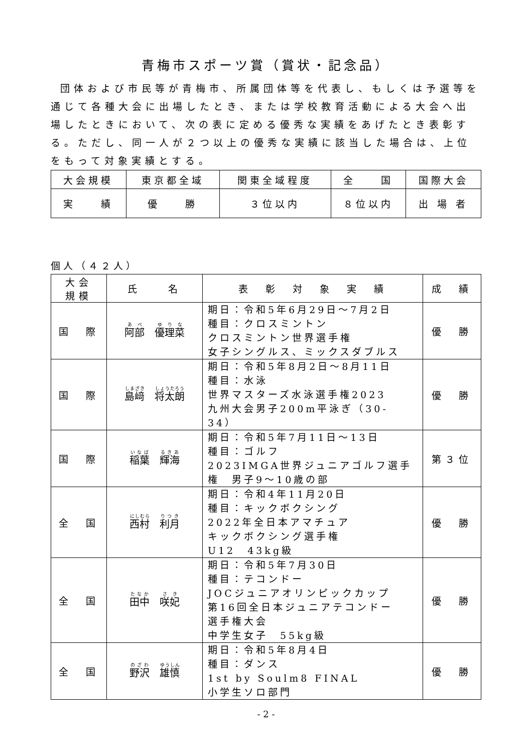青梅市スポーツ賞（賞状・記念品）
団体および市民等が青梅市、所属団体等を代表し、もしくは予選等を通じて各種大会に出場したとき、または学校教育活動による大会へ出場したときにおいて、次の表に定める優秀な実績をあげたとき表彰する。ただし、同一人が２つ以上の優秀な実績に該当した場合は、上位をもって対象実績とする。
| 大会規模 | 東京都全域 | 関東全域程度 | 全 国 | 国際大会 |
| 実 績 | 優 勝 | ３位以内 | ８位以内 | 出 場 者 |
個人（４２人）
| 大会 規模 | 氏 名 | 表 彰 対 象 実 績 | 成 績 |
| 国 際 | 阿部 優理菜 | 期日：令和5年6月29日～7月2日 種目：クロスミントン クロスミントン世界選手権 女子シングルス、ミックスダブルス | 優 勝 |
| 国 際 | 島﨑 将太朗 | 期日：令和5年8月2日～8月11日 種目：水泳 世界マスターズ水泳選手権2023 九州大会男子200m平泳ぎ（30-34） | 優 勝 |
| 国 際 | 稲葉 輝海 | 期日：令和5年7月11日～13日 種目：ゴルフ 2023IMGA世界ジュニアゴルフ選手 権 男子9～10歳の部 | 第３位 |
| 全 国 | 西村 利月 | 期日：令和4年11月20日 種目：キックボクシング 2022年全日本アマチュア キックボクシング選手権 U12 43kg級 | 優 勝 |
| 全 国 | 田中 咲妃 | 期日：令和5年7月30日 種目：テコンドー JOCジュニアオリンピックカップ 第16回全日本ジュニアテコンドー 選手権大会 中学生女子 55kg級 | 優 勝 |
| 全 国 | 野沢 雄慎 | 期日：令和5年8月4日 種目：ダンス 1st by Soulm8 FINAL 小学生ソロ部門 | 優 勝 |
- 2 -